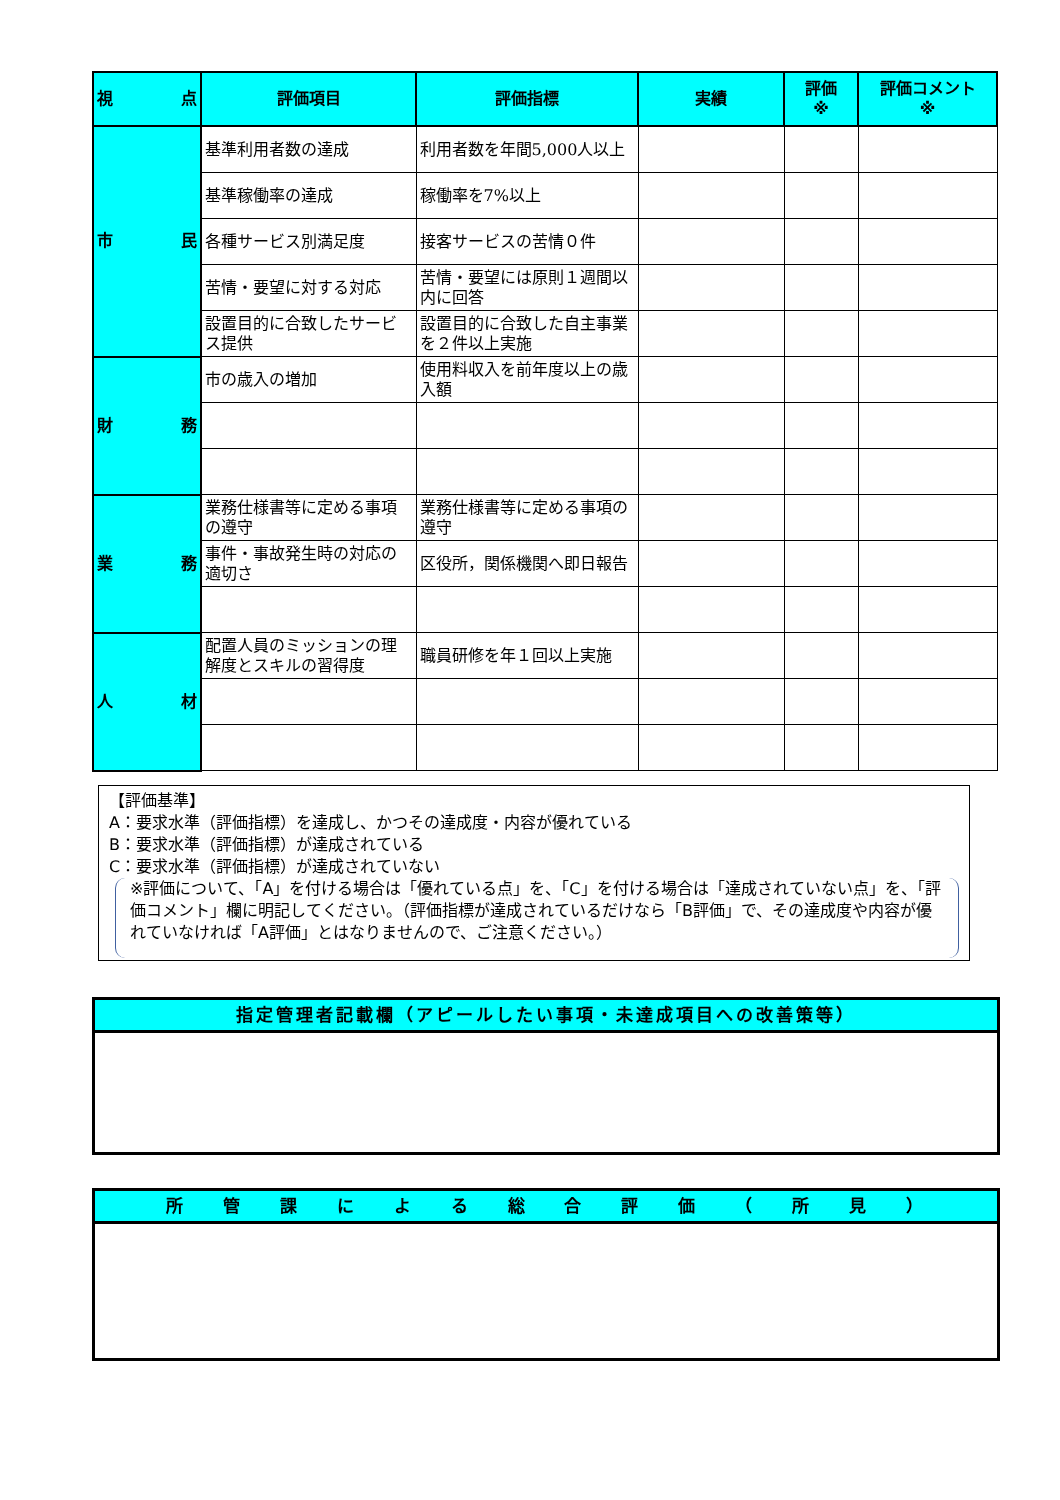| 視 点 | 評価項目 | 評価指標 | 実績 | 評価 ※ | 評価コメント ※ |
| --- | --- | --- | --- | --- | --- |
| 市 民 | 基準利用者数の達成 | 利用者数を年間5,000人以上 | | | |
| | 基準稼働率の達成 | 稼働率を7%以上 | | | |
| | 各種サービス別満足度 | 接客サービスの苦情０件 | | | |
| | 苦情・要望に対する対応 | 苦情・要望には原則１週間以内に回答 | | | |
| | 設置目的に合致したサービス提供 | 設置目的に合致した自主事業を２件以上実施 | | | |
| 財 務 | 市の歳入の増加 | 使用料収入を前年度以上の歳入額 | | | |
| 業 務 | 業務仕様書等に定める事項の遵守 | 業務仕様書等に定める事項の遵守 | | | |
| | 事件・事故発生時の対応の適切さ | 区役所，関係機関へ即日報告 | | | |
| 人 材 | 配置人員のミッションの理解度とスキルの習得度 | 職員研修を年１回以上実施 | | | |
【評価基準】
A：要求水準（評価指標）を達成し、かつその達成度・内容が優れている
B：要求水準（評価指標）が達成されている
C：要求水準（評価指標）が達成されていない
※評価について、「A」を付ける場合は「優れている点」を、「C」を付ける場合は「達成されていない点」を、「評価コメント」欄に明記してください。（評価指標が達成されているだけなら「B評価」で、その達成度や内容が優れていなければ「A評価」とはなりませんので、ご注意ください。）
指定管理者記載欄（アピールしたい事項・未達成項目への改善策等）
所 管 課 に よ る 総 合 評 価 （ 所 見 ）